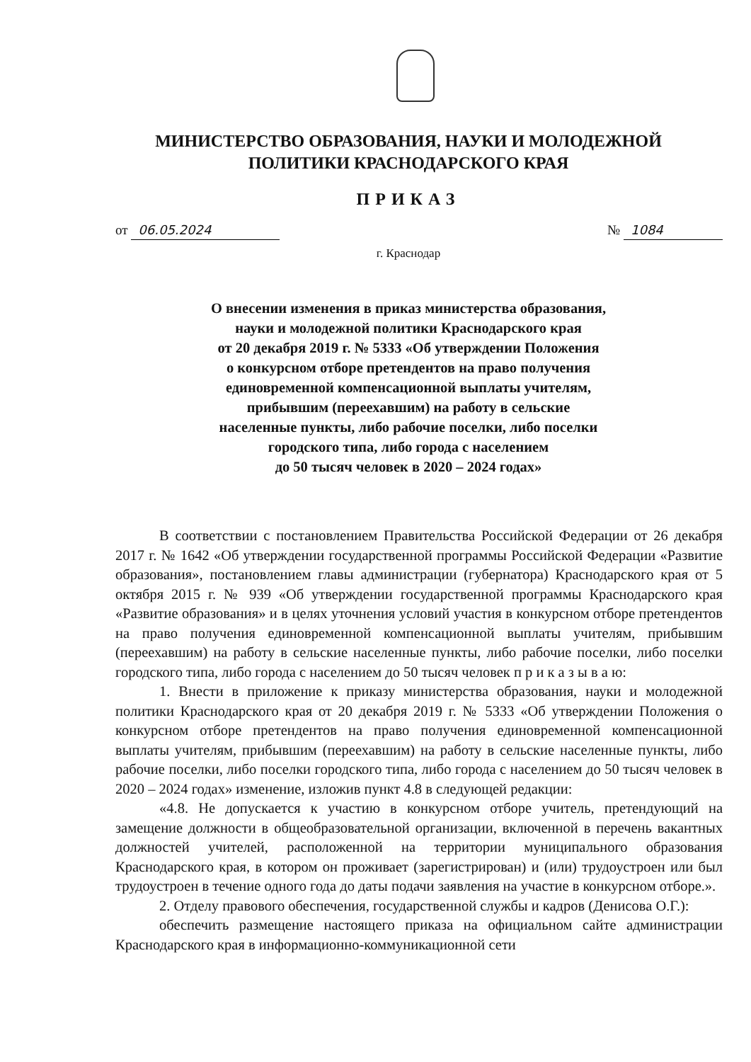МИНИСТЕРСТВО ОБРАЗОВАНИЯ, НАУКИ И МОЛОДЕЖНОЙ
ПОЛИТИКИ КРАСНОДАРСКОГО КРАЯ
ПРИКАЗ
от 06.05.2024 № 1084
г. Краснодар
О внесении изменения в приказ министерства образования,
науки и молодежной политики Краснодарского края
от 20 декабря 2019 г. № 5333 «Об утверждении Положения
о конкурсном отборе претендентов на право получения
единовременной компенсационной выплаты учителям,
прибывшим (переехавшим) на работу в сельские
населенные пункты, либо рабочие поселки, либо поселки
городского типа, либо города с населением
до 50 тысяч человек в 2020 – 2024 годах»
В соответствии с постановлением Правительства Российской Федерации от 26 декабря 2017 г. № 1642 «Об утверждении государственной программы Российской Федерации «Развитие образования», постановлением главы администрации (губернатора) Краснодарского края от 5 октября 2015 г. № 939 «Об утверждении государственной программы Краснодарского края «Развитие образования» и в целях уточнения условий участия в конкурсном отборе претендентов на право получения единовременной компенсационной выплаты учителям, прибывшим (переехавшим) на работу в сельские населенные пункты, либо рабочие поселки, либо поселки городского типа, либо города с населением до 50 тысяч человек п р и к а з ы в а ю:
1. Внести в приложение к приказу министерства образования, науки и молодежной политики Краснодарского края от 20 декабря 2019 г. № 5333 «Об утверждении Положения о конкурсном отборе претендентов на право получения единовременной компенсационной выплаты учителям, прибывшим (переехавшим) на работу в сельские населенные пункты, либо рабочие поселки, либо поселки городского типа, либо города с населением до 50 тысяч человек в 2020 – 2024 годах» изменение, изложив пункт 4.8 в следующей редакции:
«4.8. Не допускается к участию в конкурсном отборе учитель, претендующий на замещение должности в общеобразовательной организации, включенной в перечень вакантных должностей учителей, расположенной на территории муниципального образования Краснодарского края, в котором он проживает (зарегистрирован) и (или) трудоустроен или был трудоустроен в течение одного года до даты подачи заявления на участие в конкурсном отборе.».
2. Отделу правового обеспечения, государственной службы и кадров (Денисова О.Г.):
обеспечить размещение настоящего приказа на официальном сайте администрации Краснодарского края в информационно-коммуникационной сети